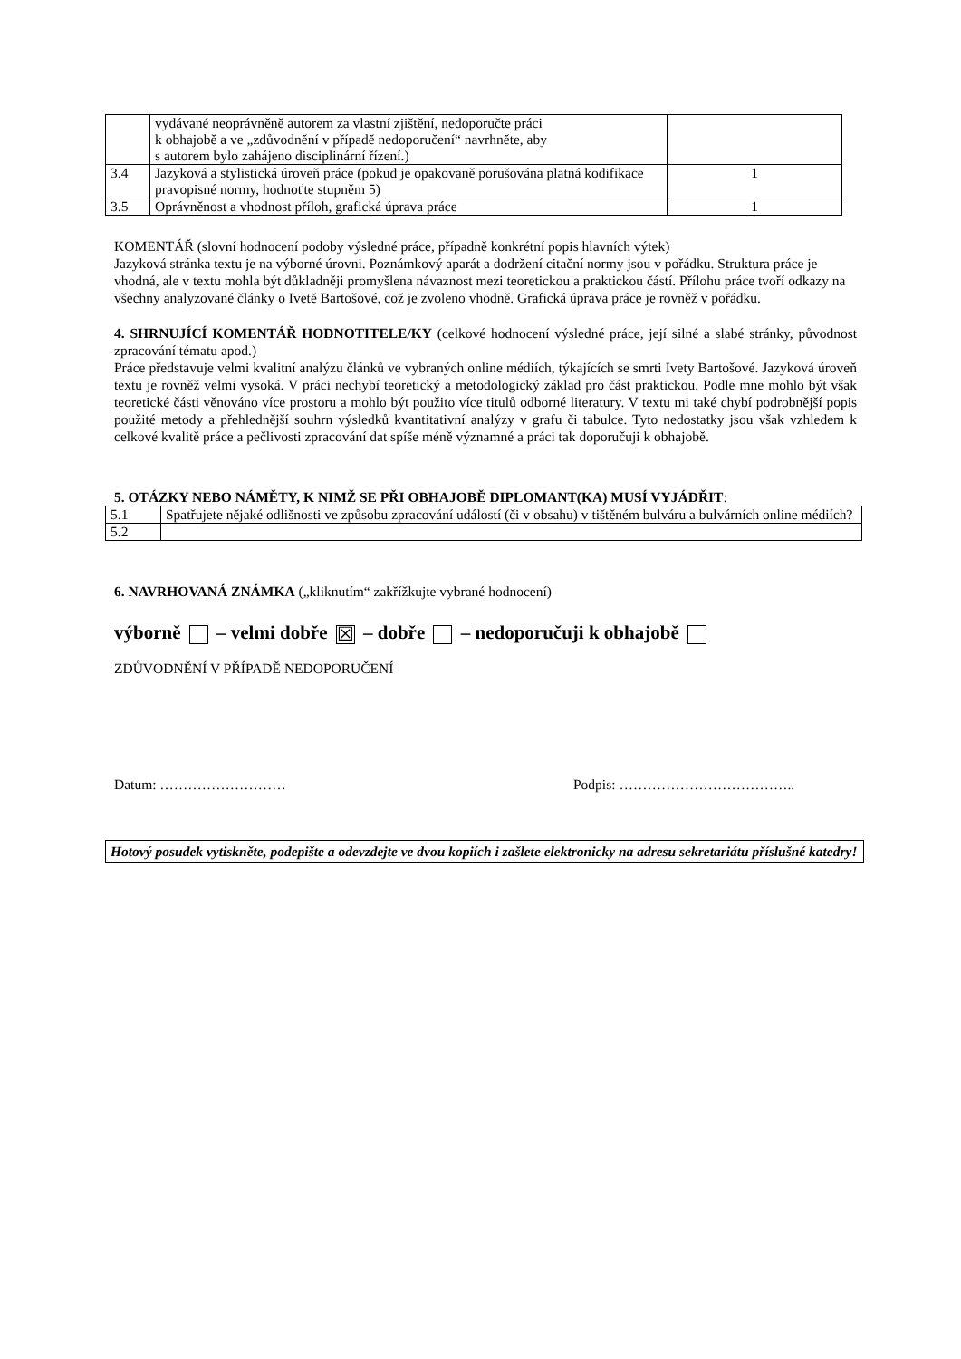| | vydávané neoprávněně autorem za vlastní zjištění, nedoporučte práci k obhajobě a ve „zdůvodnění v případě nedoporučení“ navrhněte, aby s autorem bylo zahájeno disciplinární řízení.) | |
| 3.4 | Jazyková a stylistická úroveň práce (pokud je opakovaně porušována platná kodifikace pravopisné normy, hodnoťte stupněm 5) | 1 |
| 3.5 | Oprávněnost a vhodnost příloh, grafická úprava práce | 1 |
KOMENTÁŘ (slovní hodnocení podoby výsledné práce, případně konkrétní popis hlavních výtek)
Jazyková stránka textu je na výborné úrovni. Poznámkový aparát a dodržení citační normy jsou v pořádku. Struktura práce je vhodná, ale v textu mohla být důkladněji promyšlena návaznost mezi teoretickou a praktickou částí. Přílohu práce tvoří odkazy na všechny analyzované články o Ivetě Bartošové, což je zvoleno vhodně. Grafická úprava práce je rovněž v pořádku.
4. SHRNUJÍCÍ KOMENTÁŘ HODNOTITELE/KY (celkové hodnocení výsledné práce, její silné a slabé stránky, původnost zpracování tématu apod.)
Práce představuje velmi kvalitní analýzu článků ve vybraných online médiích, týkajících se smrti Ivety Bartošové. Jazyková úroveň textu je rovněž velmi vysoká. V práci nechybí teoretický a metodologický základ pro část praktickou. Podle mne mohlo být však teoretické části věnováno více prostoru a mohlo být použito více titulů odborné literatury. V textu mi také chybí podrobnější popis použité metody a přehlednější souhrn výsledků kvantitativní analýzy v grafu či tabulce. Tyto nedostatky jsou však vzhledem k celkové kvalitě práce a pečlivosti zpracování dat spíše méně významné a práci tak doporučuji k obhajobě.
5. OTÁZKY NEBO NÁMĚTY, K NIMŽ SE PŘI OBHAJOBĚ DIPLOMANT(KA) MUSÍ VYJÁDŘIT:
| 5.1 | Spatřujete nějaké odlišnosti ve způsobu zpracování událostí (či v obsahu) v tištěném bulváru a bulvárních online médiích? |
| 5.2 | |
6. NAVRHOVANÁ ZNÁMKA („kliknutím“ zakřížkujte vybrané hodnocení)
výborně – velmi dobře ☒ – dobře – nedoporučuji k obhajobě
ZDŮVODNĚNÍ V PŘÍPADĚ NEDOPORUČENÍ
Datum: ……………………… Podpis: ………………………………..
Hotový posudek vytiskněte, podepište a odevzdejte ve dvou kopiích i zašlete elektronicky na adresu sekretariátu příslušné katedry!